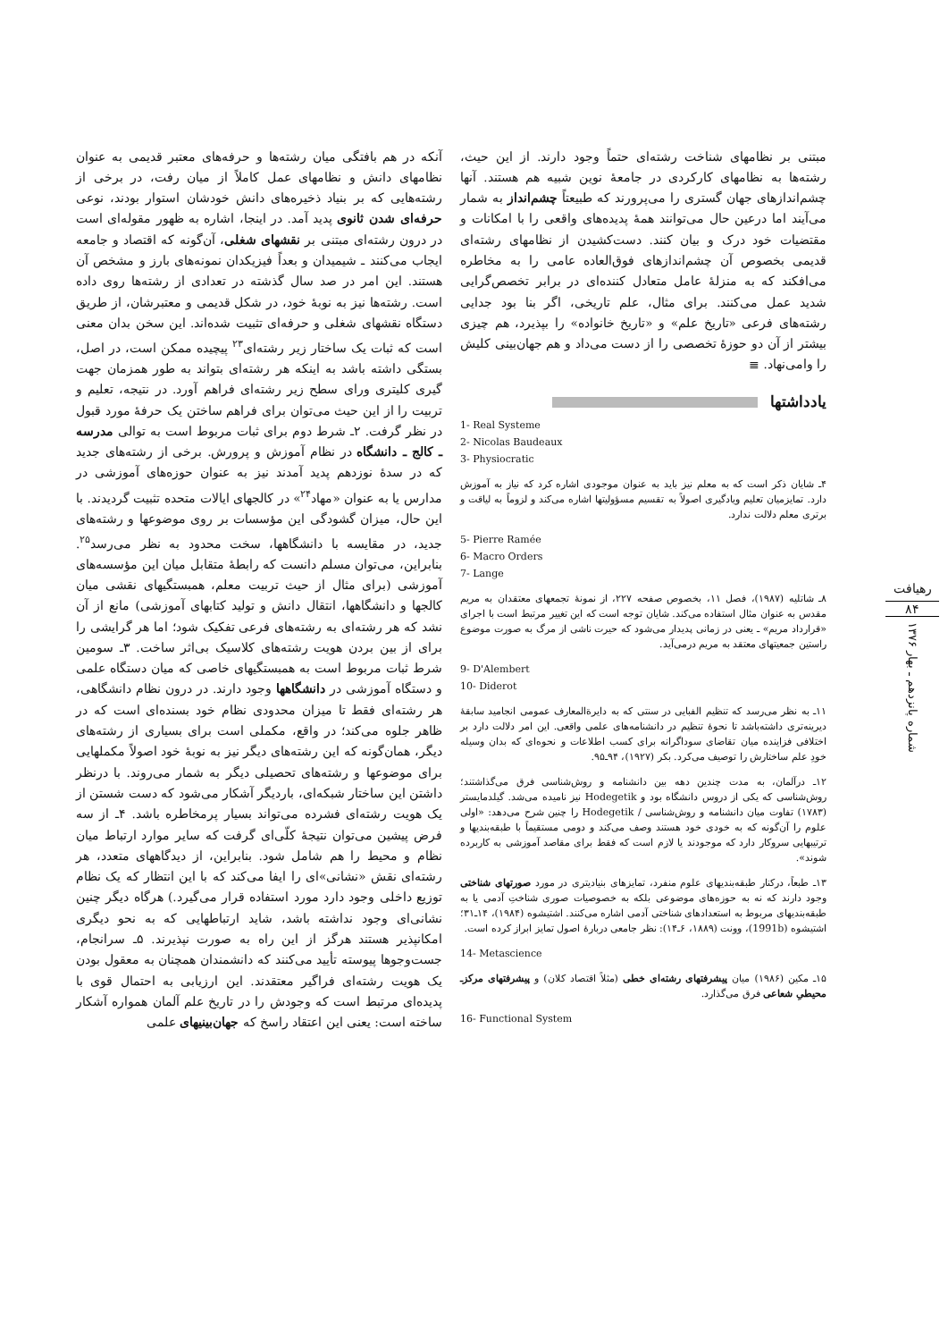آنکه در هم بافتگی میان رشته‌ها و حرفه‌های معتبر قدیمی به عنوان نظامهای دانش و نظامهای عمل کاملاً از میان رفت، در برخی از رشته‌هایی که بر بنیاد ذخیره‌های دانش خودشان استوار بودند، نوعی حرفه‌ای شدن ثانوی پدید آمد. در اینجا، اشاره به ظهور مقوله‌ای است در درون رشته‌ای مبتنی بر نقشهای شغلی، آن‌گونه که اقتصاد و جامعه ایجاب می‌کنند ـ شیمیدان و بعداً فیزیکدان نمونه‌های بارز و مشخص آن هستند. این امر در صد سال گذشته در تعدادی از رشته‌ها روی داده است. رشته‌ها نیز به نوبهٔ خود، در شکل قدیمی و معتبرشان، از طریق دستگاه نقشهای شغلی و حرفه‌ای تثبیت شده‌اند. این سخن بدان معنی است که ثبات یک ساختار زیر رشته‌ای<sup>۲۳</sup> پیچیده ممکن است، در اصل، بستگی داشته باشد به اینکه هر رشته‌ای بتواند به طور همزمان جهت گیری کلیتری ورای سطح زیر رشته‌ای فراهم آورد. در نتیجه، تعلیم و تربیت را از این حیث می‌توان برای فراهم ساختن یک حرفهٔ مورد قبول در نظر گرفت. ۲ـ شرط دوم برای ثبات مربوط است به توالی مدرسه ـ کالج ـ دانشگاه در نظام آموزش و پرورش. برخی از رشته‌های جدید که در سدهٔ نوزدهم پدید آمدند نیز به عنوان حوزه‌های آموزشی در مدارس یا به عنوان «مهاد<sup>۲۴</sup>» در کالجهای ایالات متحده تثبیت گردیدند. با این حال، میزان گشودگی این مؤسسات بر روی موضوعها و رشته‌های جدید، در مقایسه با دانشگاهها، سخت محدود به نظر می‌رسد<sup>۲۵</sup>. بنابراین، می‌توان مسلم دانست که رابطهٔ متقابل میان این مؤسسه‌های آموزشی (برای مثال از حیث تربیت معلم، همبستگیهای نقشی میان کالجها و دانشگاهها، انتقال دانش و تولید کتابهای آموزشی) مانع از آن نشد که هر رشته‌ای به رشته‌های فرعی تفکیک شود؛ اما هر گرایشی را برای از بین بردن هویت رشته‌های کلاسیک بی‌اثر ساخت. ۳ـ سومین شرط ثبات مربوط است به همبستگیهای خاصی که میان دستگاه علمی و دستگاه آموزشی در دانشگاهها وجود دارند. در درون نظام دانشگاهی، هر رشته‌ای فقط تا میزان محدودی نظام خود بسنده‌ای است که در ظاهر جلوه می‌کند؛ در واقع، مکملی است برای بسیاری از رشته‌های دیگر، همان‌گونه که این رشته‌های دیگر نیز به نوبهٔ خود اصولاً مکملهایی برای موضوعها و رشته‌های تحصیلی دیگر به شمار می‌روند. با درنظر داشتن این ساختار شبکه‌ای، باردیگر آشکار می‌شود که دست شستن از یک هویت رشته‌ای فشرده می‌تواند بسیار پرمخاطره باشد. ۴ـ از سه فرض پیشین می‌توان نتیجهٔ کلّی‌ای گرفت که سایر موارد ارتباط میان نظام و محیط را هم شامل شود. بنابراین، از دیدگاههای متعدد، هر رشته‌ای نقش «نشانی»‌ای را ایفا می‌کند که با این انتظار که یک نظام توزیع داخلی وجود دارد مورد استفاده قرار می‌گیرد.) هرگاه دیگر چنین نشانی‌ای وجود نداشته باشد، شاید ارتباطهایی که به نحو دیگری امکانپذیر هستند هرگز از این راه به صورت نپذیرند. ۵ـ سرانجام، جست‌وجوها پیوسته تأیید می‌کنند که دانشمندان همچنان به معقول بودن یک هویت رشته‌ای فراگیر معتقدند. این ارزیابی به احتمال قوی با پدیده‌ای مرتبط است که وجودش را در تاریخ علم آلمان همواره آشکار ساخته است: یعنی این اعتقاد راسخ که جهان‌بینیهای علمی
مبتنی بر نظامهای شناخت رشته‌ای حتماً وجود دارند. از این حیث، رشته‌ها به نظامهای کارکردی در جامعهٔ نوین شبیه هم هستند. آنها چشم‌اندازهای جهان گستری را می‌پرورند که طبیعتاً چشم‌انداز به شمار می‌آیند اما درعین حال می‌توانند همهٔ پدیده‌های واقعی را با امکانات و مقتضیات خود درک و بیان کنند. دست‌کشیدن از نظامهای رشته‌ای قدیمی بخصوص آن چشم‌اندازهای فوق‌العاده عامی را به مخاطره می‌افکند که به منزلهٔ عامل متعادل کننده‌ای در برابر تخصص‌گرایی شدید عمل می‌کنند. برای مثال، علم تاریخی، اگر بنا بود جدایی رشته‌های فرعی «تاریخ علم» و «تاریخ خانواده» را بپذیرد، هم چیزی بیشتر از آن دو حوزهٔ تخصصی را از دست می‌داد و هم جهان‌بینی کلیش را وامی‌نهاد. ≣
یادداشتها
1- Real Systeme
2- Nicolas Baudeaux
3- Physiocratic
۴ـ شایان ذکر است که به معلم نیز باید به عنوان موجودی اشاره کرد که نیاز به آموزش دارد. تمایزمیان تعلیم ویادگیری اصولاً به تقسیم مسؤولیتها اشاره می‌کند و لزوماً به لیاقت و برتری معلم دلالت ندارد.
5- Pierre Ramée
6- Macro Orders
7- Lange
۸ـ شاتلیه (۱۹۸۷)، فصل ۱۱، بخصوص صفحه ۲۲۷، از نمونهٔ تجمعهای معتقدان به مریم مقدس به عنوان مثال استفاده می‌کند. شایان توجه است که این تغییر مرتبط است با اجرای «قرارداد مریم» ـ یعنی در زمانی پدیدار می‌شود که حیرت ناشی از مرگ به صورت موضوع راستین جمعیتهای معتقد به مریم درمی‌آید.
9- D'Alembert
10- Diderot
۱۱ـ به نظر می‌رسد که تنظیم الفبایی در سنتی که به دایرةالمعارف عمومی انجامید سابقهٔ دیرینه‌تری داشته‌باشد تا نحوهٔ تنظیم در دانشنامه‌های علمی واقعی. این امر دلالت دارد بر اختلافی فزاینده میان تقاضای سوداگرانه برای کسب اطلاعات و نحوه‌ای که بدان وسیله خودِ علم ساختارش را توصیف می‌کرد. بکر (۱۹۲۷)، ۹۴ـ۹۵.
۱۲ـ درآلمان، به مدت چندین دهه بین دانشنامه و روش‌شناسی فرق می‌گذاشتند؛ روش‌شناسی که یکی از دروس دانشگاه بود و Hodegetik نیز نامیده می‌شد. گیلدمایستر (۱۷۸۳) تفاوت میان دانشنامه و روش‌شناسی / Hodegetik را چنین شرح می‌دهد: «اولی علوم را آن‌گونه که به خودی خود هستند وصف می‌کند و دومی مستقیماً با طبقه‌بندیها و ترتیبهایی سروکار دارد که موجودند یا لازم است که فقط برای مقاصد آموزشی به کاربرده شوند».
۱۳ـ طبعاً، درکنار طبقه‌بندیهای علوم منفرد، تمایزهای بنیادیتری در مورد صورتهای شناختی وجود دارند که نه به حوزه‌های موضوعی بلکه به خصوصیات صوری شناختِ آدمی یا به طبقه‌بندیهای مربوط به استعدادهای شناختی آدمی اشاره می‌کنند. اشتیشوه (۱۹۸۴)، ۱۴ـ۳۱؛ اشتیشوه (1991b)، وونت (۱۸۸۹، ۶ـ۱۴): نظر جامعی دربارهٔ اصول تمایز ابراز کرده است.
14- Metascience
۱۵ـ مکین (۱۹۸۶) میان پیشرفتهای رشته‌ای خطی (مثلاً اقتصاد کلان) و پیشرفتهای مرکزـ محیطیِ شعاعی فرق می‌گذارد.
16- Functional System
رهیافت
۸۴
شماره پانزدهم ـ بهار ۱۳۷۶